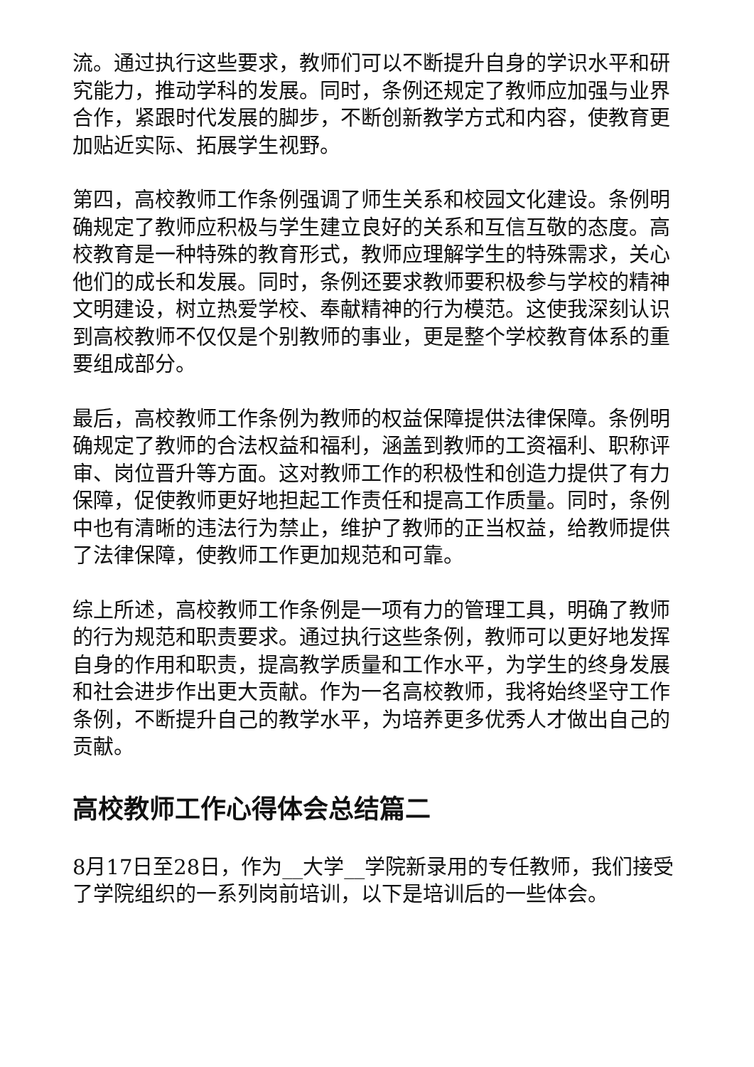流。通过执行这些要求，教师们可以不断提升自身的学识水平和研究能力，推动学科的发展。同时，条例还规定了教师应加强与业界合作，紧跟时代发展的脚步，不断创新教学方式和内容，使教育更加贴近实际、拓展学生视野。
第四，高校教师工作条例强调了师生关系和校园文化建设。条例明确规定了教师应积极与学生建立良好的关系和互信互敬的态度。高校教育是一种特殊的教育形式，教师应理解学生的特殊需求，关心他们的成长和发展。同时，条例还要求教师要积极参与学校的精神文明建设，树立热爱学校、奉献精神的行为模范。这使我深刻认识到高校教师不仅仅是个别教师的事业，更是整个学校教育体系的重要组成部分。
最后，高校教师工作条例为教师的权益保障提供法律保障。条例明确规定了教师的合法权益和福利，涵盖到教师的工资福利、职称评审、岗位晋升等方面。这对教师工作的积极性和创造力提供了有力保障，促使教师更好地担起工作责任和提高工作质量。同时，条例中也有清晰的违法行为禁止，维护了教师的正当权益，给教师提供了法律保障，使教师工作更加规范和可靠。
综上所述，高校教师工作条例是一项有力的管理工具，明确了教师的行为规范和职责要求。通过执行这些条例，教师可以更好地发挥自身的作用和职责，提高教学质量和工作水平，为学生的终身发展和社会进步作出更大贡献。作为一名高校教师，我将始终坚守工作条例，不断提升自己的教学水平，为培养更多优秀人才做出自己的贡献。
高校教师工作心得体会总结篇二
8月17日至28日，作为__大学__学院新录用的专任教师，我们接受了学院组织的一系列岗前培训，以下是培训后的一些体会。